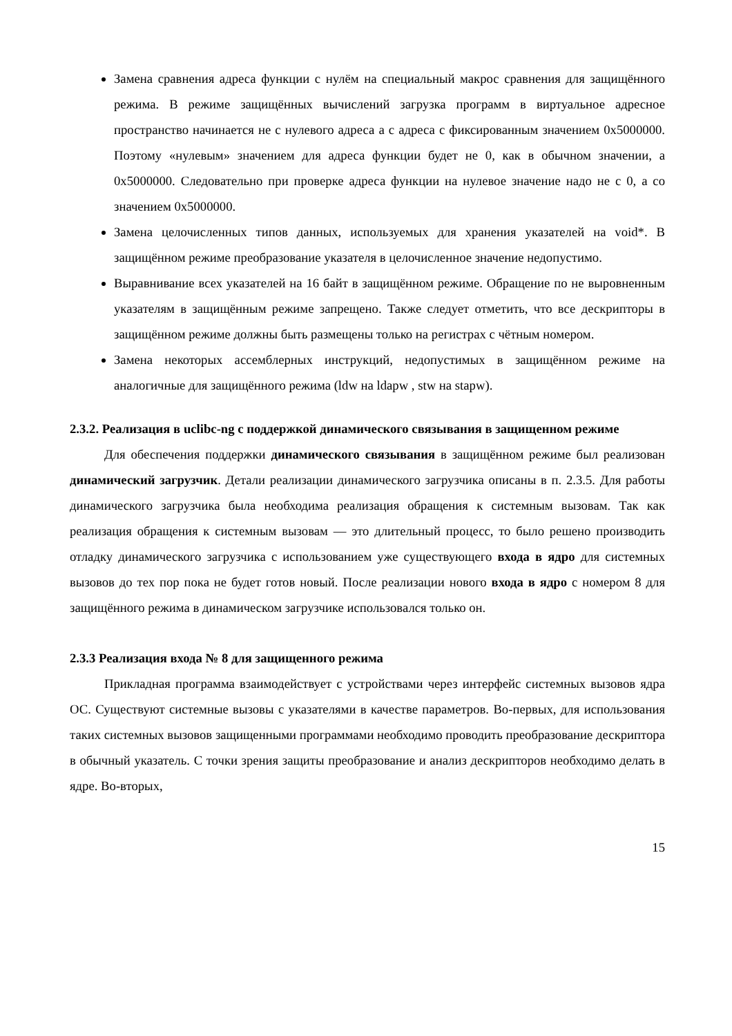Замена сравнения адреса функции с нулём на специальный макрос сравнения для защищённого режима. В режиме защищённых вычислений загрузка программ в виртуальное адресное пространство начинается не с нулевого адреса а с адреса с фиксированным значением 0x5000000. Поэтому «нулевым» значением для адреса функции будет не 0, как в обычном значении, а 0x5000000. Следовательно при проверке адреса функции на нулевое значение надо не с 0, а со значением 0x5000000.
Замена целочисленных типов данных, используемых для хранения указателей на void*. В защищённом режиме преобразование указателя в целочисленное значение недопустимо.
Выравнивание всех указателей на 16 байт в защищённом режиме. Обращение по не выровненным указателям в защищённым режиме запрещено. Также следует отметить, что все дескрипторы в защищённом режиме должны быть размещены только на регистрах с чётным номером.
Замена некоторых ассемблерных инструкций, недопустимых в защищённом режиме на аналогичные для защищённого режима (ldw на ldapw , stw на stapw).
2.3.2. Реализация в uclibc-ng с поддержкой динамического связывания в защищенном режиме
Для обеспечения поддержки динамического связывания в защищённом режиме был реализован динамический загрузчик. Детали реализации динамического загрузчика описаны в п. 2.3.5. Для работы динамического загрузчика была необходима реализация обращения к системным вызовам. Так как реализация обращения к системным вызовам — это длительный процесс, то было решено производить отладку динамического загрузчика с использованием уже существующего входа в ядро для системных вызовов до тех пор пока не будет готов новый. После реализации нового входа в ядро с номером 8 для защищённого режима в динамическом загрузчике использовался только он.
2.3.3 Реализация входа № 8 для защищенного режима
Прикладная программа взаимодействует с устройствами через интерфейс системных вызовов ядра ОС. Существуют системные вызовы с указателями в качестве параметров. Во-первых, для использования таких системных вызовов защищенными программами необходимо проводить преобразование дескриптора в обычный указатель. С точки зрения защиты преобразование и анализ дескрипторов необходимо делать в ядре. Во-вторых,
15